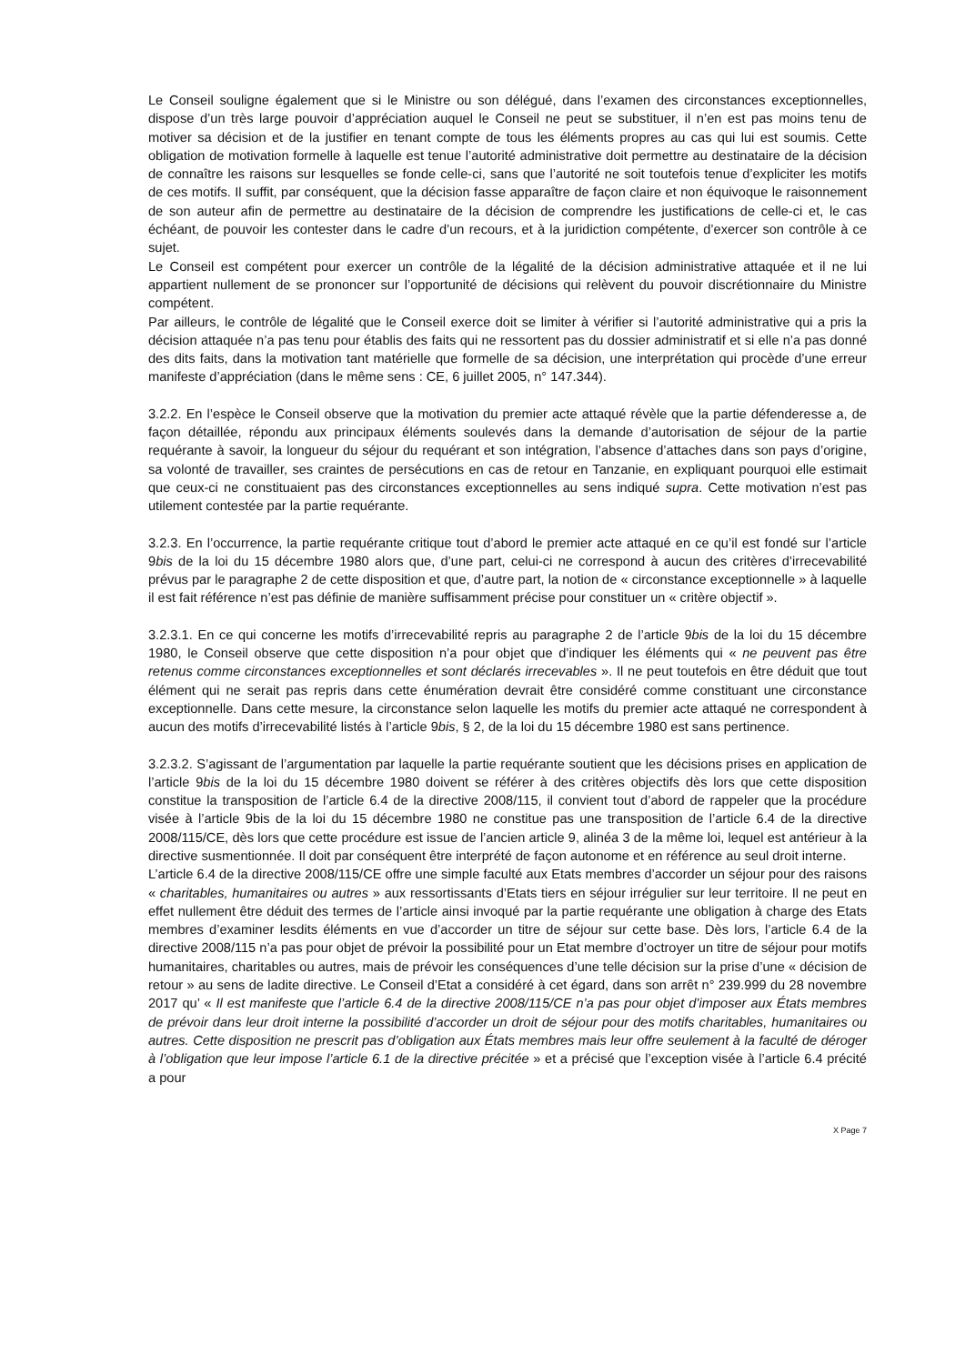Le Conseil souligne également que si le Ministre ou son délégué, dans l’examen des circonstances exceptionnelles, dispose d’un très large pouvoir d’appréciation auquel le Conseil ne peut se substituer, il n’en est pas moins tenu de motiver sa décision et de la justifier en tenant compte de tous les éléments propres au cas qui lui est soumis. Cette obligation de motivation formelle à laquelle est tenue l’autorité administrative doit permettre au destinataire de la décision de connaître les raisons sur lesquelles se fonde celle-ci, sans que l’autorité ne soit toutefois tenue d’expliciter les motifs de ces motifs. Il suffit, par conséquent, que la décision fasse apparaître de façon claire et non équivoque le raisonnement de son auteur afin de permettre au destinataire de la décision de comprendre les justifications de celle-ci et, le cas échéant, de pouvoir les contester dans le cadre d’un recours, et à la juridiction compétente, d’exercer son contrôle à ce sujet.
Le Conseil est compétent pour exercer un contrôle de la légalité de la décision administrative attaquée et il ne lui appartient nullement de se prononcer sur l’opportunité de décisions qui relèvent du pouvoir discrétionnaire du Ministre compétent.
Par ailleurs, le contrôle de légalité que le Conseil exerce doit se limiter à vérifier si l’autorité administrative qui a pris la décision attaquée n’a pas tenu pour établis des faits qui ne ressortent pas du dossier administratif et si elle n’a pas donné des dits faits, dans la motivation tant matérielle que formelle de sa décision, une interprétation qui procède d’une erreur manifeste d’appréciation (dans le même sens : CE, 6 juillet 2005, n° 147.344).
3.2.2. En l’espèce le Conseil observe que la motivation du premier acte attaqué révèle que la partie défenderesse a, de façon détaillée, répondu aux principaux éléments soulevés dans la demande d’autorisation de séjour de la partie requérante à savoir, la longueur du séjour du requérant et son intégration, l’absence d’attaches dans son pays d’origine, sa volonté de travailler, ses craintes de persécutions en cas de retour en Tanzanie, en expliquant pourquoi elle estimait que ceux-ci ne constituaient pas des circonstances exceptionnelles au sens indiqué supra. Cette motivation n’est pas utilement contestée par la partie requérante.
3.2.3. En l’occurrence, la partie requérante critique tout d’abord le premier acte attaqué en ce qu’il est fondé sur l’article 9bis de la loi du 15 décembre 1980 alors que, d’une part, celui-ci ne correspond à aucun des critères d’irrecevabilité prévus par le paragraphe 2 de cette disposition et que, d’autre part, la notion de « circonstance exceptionnelle » à laquelle il est fait référence n’est pas définie de manière suffisamment précise pour constituer un « critère objectif ».
3.2.3.1. En ce qui concerne les motifs d’irrecevabilité repris au paragraphe 2 de l’article 9bis de la loi du 15 décembre 1980, le Conseil observe que cette disposition n’a pour objet que d’indiquer les éléments qui « ne peuvent pas être retenus comme circonstances exceptionnelles et sont déclarés irrecevables ». Il ne peut toutefois en être déduit que tout élément qui ne serait pas repris dans cette énumération devrait être considéré comme constituant une circonstance exceptionnelle. Dans cette mesure, la circonstance selon laquelle les motifs du premier acte attaqué ne correspondent à aucun des motifs d’irrecevabilité listés à l’article 9bis, § 2, de la loi du 15 décembre 1980 est sans pertinence.
3.2.3.2. S’agissant de l’argumentation par laquelle la partie requérante soutient que les décisions prises en application de l’article 9bis de la loi du 15 décembre 1980 doivent se référer à des critères objectifs dès lors que cette disposition constitue la transposition de l’article 6.4 de la directive 2008/115, il convient tout d’abord de rappeler que la procédure visée à l’article 9bis de la loi du 15 décembre 1980 ne constitue pas une transposition de l’article 6.4 de la directive 2008/115/CE, dès lors que cette procédure est issue de l’ancien article 9, alinéa 3 de la même loi, lequel est antérieur à la directive susmentionnée. Il doit par conséquent être interprété de façon autonome et en référence au seul droit interne.
L’article 6.4 de la directive 2008/115/CE offre une simple faculté aux Etats membres d’accorder un séjour pour des raisons « charitables, humanitaires ou autres » aux ressortissants d’Etats tiers en séjour irrégulier sur leur territoire. Il ne peut en effet nullement être déduit des termes de l’article ainsi invoqué par la partie requérante une obligation à charge des Etats membres d’examiner lesdits éléments en vue d’accorder un titre de séjour sur cette base. Dès lors, l’article 6.4 de la directive 2008/115 n’a pas pour objet de prévoir la possibilité pour un Etat membre d’octroyer un titre de séjour pour motifs humanitaires, charitables ou autres, mais de prévoir les conséquences d’une telle décision sur la prise d’une « décision de retour » au sens de ladite directive. Le Conseil d’Etat a considéré à cet égard, dans son arrêt n° 239.999 du 28 novembre 2017 qu’ « Il est manifeste que l’article 6.4 de la directive 2008/115/CE n’a pas pour objet d’imposer aux États membres de prévoir dans leur droit interne la possibilité d’accorder un droit de séjour pour des motifs charitables, humanitaires ou autres. Cette disposition ne prescrit pas d’obligation aux États membres mais leur offre seulement à la faculté de déroger à l’obligation que leur impose l’article 6.1 de la directive précitée » et a précisé que l’exception visée à l’article 6.4 précité a pour
X Page 7